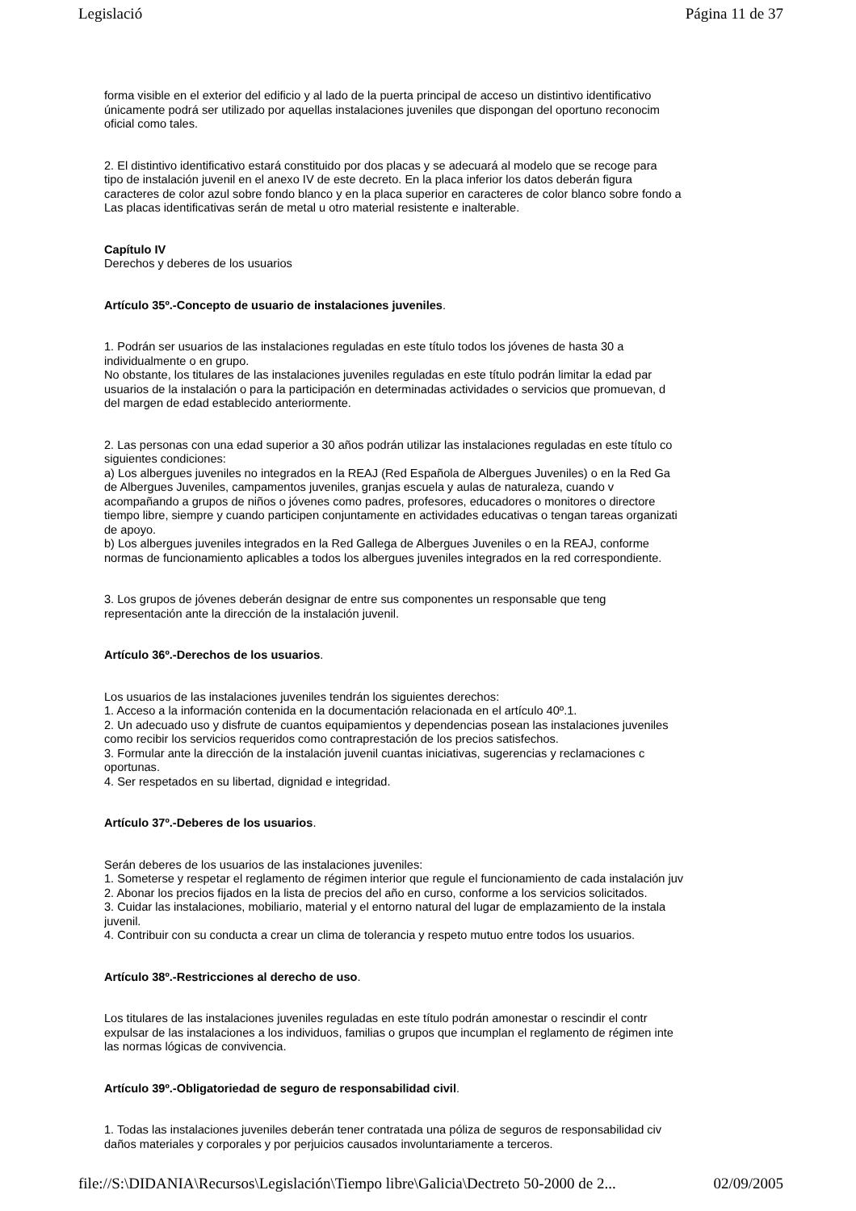Legislació Página 11 de 37
forma visible en el exterior del edificio y al lado de la puerta principal de acceso un distintivo identificativo
únicamente podrá ser utilizado por aquellas instalaciones juveniles que dispongan del oportuno reconocim
oficial como tales.
2. El distintivo identificativo estará constituido por dos placas y se adecuará al modelo que se recoge para
tipo de instalación juvenil en el anexo IV de este decreto. En la placa inferior los datos deberán figura
caracteres de color azul sobre fondo blanco y en la placa superior en caracteres de color blanco sobre fondo a
Las placas identificativas serán de metal u otro material resistente e inalterable.
Capítulo IV
Derechos y deberes de los usuarios
Artículo 35º.-Concepto de usuario de instalaciones juveniles.
1. Podrán ser usuarios de las instalaciones reguladas en este título todos los jóvenes de hasta 30 a
individualmente o en grupo.
No obstante, los titulares de las instalaciones juveniles reguladas en este título podrán limitar la edad par
usuarios de la instalación o para la participación en determinadas actividades o servicios que promuevan, d
del margen de edad establecido anteriormente.
2. Las personas con una edad superior a 30 años podrán utilizar las instalaciones reguladas en este título co
siguientes condiciones:
a) Los albergues juveniles no integrados en la REAJ (Red Española de Albergues Juveniles) o en la Red Ga
de Albergues Juveniles, campamentos juveniles, granjas escuela y aulas de naturaleza, cuando v
acompañando a grupos de niños o jóvenes como padres, profesores, educadores o monitores o directore
tiempo libre, siempre y cuando participen conjuntamente en actividades educativas o tengan tareas organizati
de apoyo.
b) Los albergues juveniles integrados en la Red Gallega de Albergues Juveniles o en la REAJ, conforme
normas de funcionamiento aplicables a todos los albergues juveniles integrados en la red correspondiente.
3. Los grupos de jóvenes deberán designar de entre sus componentes un responsable que teng
representación ante la dirección de la instalación juvenil.
Artículo 36º.-Derechos de los usuarios.
Los usuarios de las instalaciones juveniles tendrán los siguientes derechos:
1. Acceso a la información contenida en la documentación relacionada en el artículo 40º.1.
2. Un adecuado uso y disfrute de cuantos equipamientos y dependencias posean las instalaciones juveniles
como recibir los servicios requeridos como contraprestación de los precios satisfechos.
3. Formular ante la dirección de la instalación juvenil cuantas iniciativas, sugerencias y reclamaciones c
oportunas.
4. Ser respetados en su libertad, dignidad e integridad.
Artículo 37º.-Deberes de los usuarios.
Serán deberes de los usuarios de las instalaciones juveniles:
1. Someterse y respetar el reglamento de régimen interior que regule el funcionamiento de cada instalación juv
2. Abonar los precios fijados en la lista de precios del año en curso, conforme a los servicios solicitados.
3. Cuidar las instalaciones, mobiliario, material y el entorno natural del lugar de emplazamiento de la instala
juvenil.
4. Contribuir con su conducta a crear un clima de tolerancia y respeto mutuo entre todos los usuarios.
Artículo 38º.-Restricciones al derecho de uso.
Los titulares de las instalaciones juveniles reguladas en este título podrán amonestar o rescindir el contr
expulsar de las instalaciones a los individuos, familias o grupos que incumplan el reglamento de régimen inte
las normas lógicas de convivencia.
Artículo 39º.-Obligatoriedad de seguro de responsabilidad civil.
1. Todas las instalaciones juveniles deberán tener contratada una póliza de seguros de responsabilidad civ
daños materiales y corporales y por perjuicios causados involuntariamente a terceros.
file://S:\DIDANIA\Recursos\Legislación\Tiempo libre\Galicia\Dectreto 50-2000 de 2... 02/09/2005